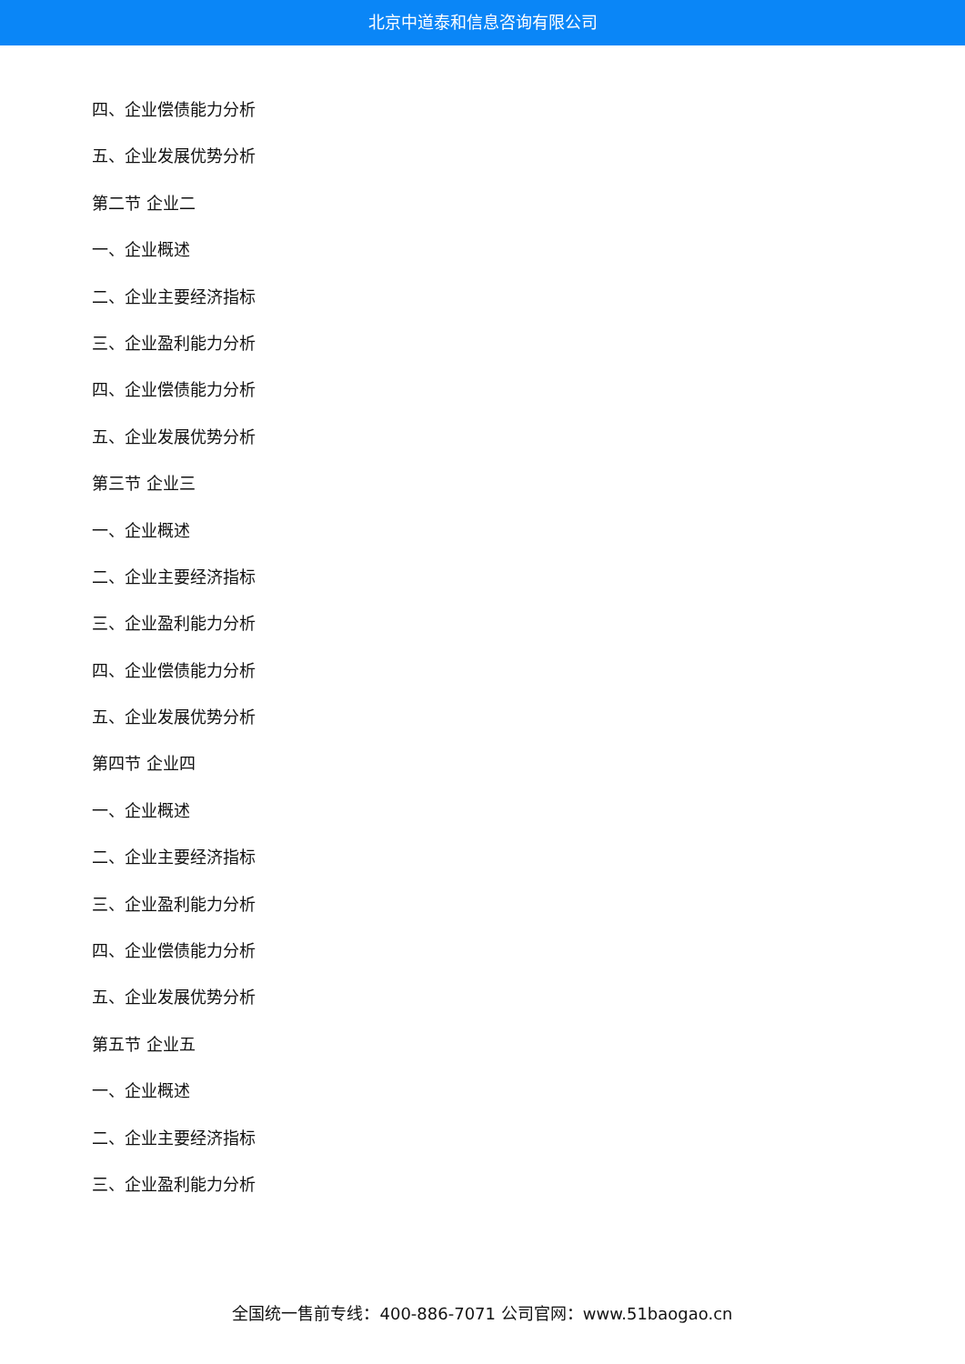北京中道泰和信息咨询有限公司
四、企业偿债能力分析
五、企业发展优势分析
第二节 企业二
一、企业概述
二、企业主要经济指标
三、企业盈利能力分析
四、企业偿债能力分析
五、企业发展优势分析
第三节 企业三
一、企业概述
二、企业主要经济指标
三、企业盈利能力分析
四、企业偿债能力分析
五、企业发展优势分析
第四节 企业四
一、企业概述
二、企业主要经济指标
三、企业盈利能力分析
四、企业偿债能力分析
五、企业发展优势分析
第五节 企业五
一、企业概述
二、企业主要经济指标
三、企业盈利能力分析
全国统一售前专线：400-886-7071 公司官网：www.51baogao.cn